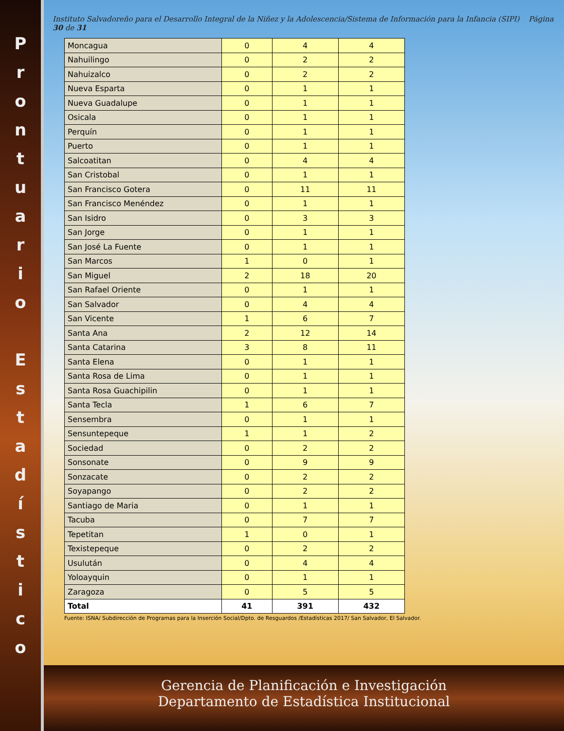P
r
o
n
t
u
a
r
i
o
E
s
t
a
d
í
s
t
i
c
o
Instituto Salvadoreño para el Desarrollo Integral de la Niñez y la Adolescencia/Sistema de Información para la Infancia (SIPI) Página 30 de 31
| Moncagua | 0 | 4 | 4 |
| Nahuilingo | 0 | 2 | 2 |
| Nahuizalco | 0 | 2 | 2 |
| Nueva Esparta | 0 | 1 | 1 |
| Nueva Guadalupe | 0 | 1 | 1 |
| Osicala | 0 | 1 | 1 |
| Perquín | 0 | 1 | 1 |
| Puerto | 0 | 1 | 1 |
| Salcoatitan | 0 | 4 | 4 |
| San Cristobal | 0 | 1 | 1 |
| San Francisco Gotera | 0 | 11 | 11 |
| San Francisco Menéndez | 0 | 1 | 1 |
| San Isidro | 0 | 3 | 3 |
| San Jorge | 0 | 1 | 1 |
| San José La Fuente | 0 | 1 | 1 |
| San Marcos | 1 | 0 | 1 |
| San Miguel | 2 | 18 | 20 |
| San Rafael Oriente | 0 | 1 | 1 |
| San Salvador | 0 | 4 | 4 |
| San Vicente | 1 | 6 | 7 |
| Santa Ana | 2 | 12 | 14 |
| Santa Catarina | 3 | 8 | 11 |
| Santa Elena | 0 | 1 | 1 |
| Santa Rosa de Lima | 0 | 1 | 1 |
| Santa Rosa Guachipilin | 0 | 1 | 1 |
| Santa Tecla | 1 | 6 | 7 |
| Sensembra | 0 | 1 | 1 |
| Sensuntepeque | 1 | 1 | 2 |
| Sociedad | 0 | 2 | 2 |
| Sonsonate | 0 | 9 | 9 |
| Sonzacate | 0 | 2 | 2 |
| Soyapango | 0 | 2 | 2 |
| Santiago de Maria | 0 | 1 | 1 |
| Tacuba | 0 | 7 | 7 |
| Tepetitan | 1 | 0 | 1 |
| Texistepeque | 0 | 2 | 2 |
| Usulután | 0 | 4 | 4 |
| Yoloayquin | 0 | 1 | 1 |
| Zaragoza | 0 | 5 | 5 |
| Total | 41 | 391 | 432 |
Fuente: ISNA/ Subdirección de Programas para la Inserción Social/Dpto. de Resguardos /Estadísticas 2017/ San Salvador, El Salvador.
Gerencia de Planificación e Investigación
Departamento de Estadística Institucional